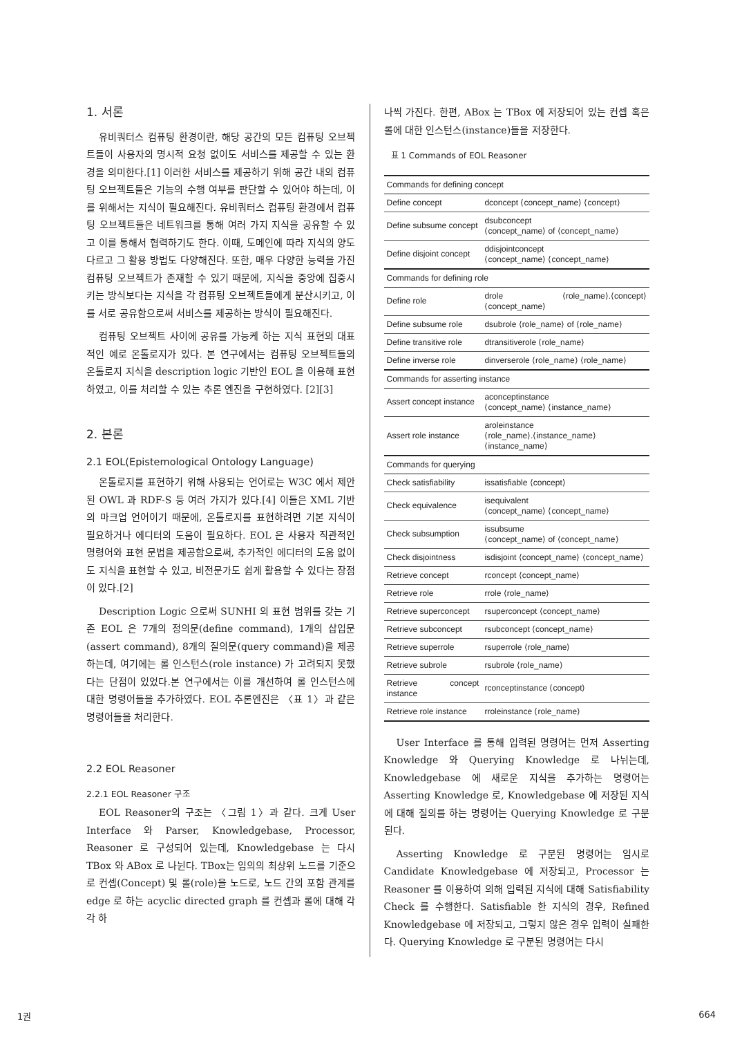1. 서론
유비쿼터스 컴퓨팅 환경이란, 해당 공간의 모든 컴퓨팅 오브젝트들이 사용자의 명시적 요청 없이도 서비스를 제공할 수 있는 환경을 의미한다.[1] 이러한 서비스를 제공하기 위해 공간 내의 컴퓨팅 오브젝트들은 기능의 수행 여부를 판단할 수 있어야 하는데, 이를 위해서는 지식이 필요해진다. 유비쿼터스 컴퓨팅 환경에서 컴퓨팅 오브젝트들은 네트워크를 통해 여러 가지 지식을 공유할 수 있고 이를 통해서 협력하기도 한다. 이때, 도메인에 따라 지식의 양도 다르고 그 활용 방법도 다양해진다. 또한, 매우 다양한 능력을 가진 컴퓨팅 오브젝트가 존재할 수 있기 때문에, 지식을 중앙에 집중시키는 방식보다는 지식을 각 컴퓨팅 오브젝트들에게 분산시키고, 이를 서로 공유함으로써 서비스를 제공하는 방식이 필요해진다.
컴퓨팅 오브젝트 사이에 공유를 가능케 하는 지식 표현의 대표적인 예로 온톨로지가 있다. 본 연구에서는 컴퓨팅 오브젝트들의 온톨로지 지식을 description logic 기반인 EOL 을 이용해 표현하였고, 이를 처리할 수 있는 추론 엔진을 구현하였다. [2][3]
2. 본론
2.1 EOL(Epistemological Ontology Language)
온톨로지를 표현하기 위해 사용되는 언어로는 W3C 에서 제안된 OWL 과 RDF-S 등 여러 가지가 있다.[4] 이들은 XML 기반의 마크업 언어이기 때문에, 온톨로지를 표현하려면 기본 지식이 필요하거나 에디터의 도움이 필요하다. EOL 은 사용자 직관적인 명령어와 표현 문법을 제공함으로써, 추가적인 에디터의 도움 없이도 지식을 표현할 수 있고, 비전문가도 쉽게 활용할 수 있다는 장점이 있다.[2]
Description Logic 으로써 SUNHI 의 표현 범위를 갖는 기존 EOL 은 7개의 정의문(define command), 1개의 삽입문(assert command), 8개의 질의문(query command)을 제공하는데, 여기에는 롤 인스턴스(role instance) 가 고려되지 못했다는 단점이 있었다.본 연구에서는 이를 개선하여 롤 인스턴스에 대한 명령어들을 추가하였다. EOL 추론엔진은 〈표 1〉과 같은 명령어들을 처리한다.
2.2 EOL Reasoner
2.2.1 EOL Reasoner 구조
EOL Reasoner의 구조는 〈그림 1〉과 같다. 크게 User Interface 와 Parser, Knowledgebase, Processor, Reasoner 로 구성되어 있는데, Knowledgebase 는 다시 TBox 와 ABox 로 나뉜다. TBox는 임의의 최상위 노드를 기준으로 컨셉(Concept) 및 롤(role)을 노드로, 노드 간의 포함 관계를 edge 로 하는 acyclic directed graph 를 컨셉과 롤에 대해 각각 하
나씩 가진다. 한편, ABox 는 TBox 에 저장되어 있는 컨셉 혹은 롤에 대한 인스턴스(instance)들을 저장한다.
표 1 Commands of EOL Reasoner
| Commands for defining concept | |
| --- | --- |
| Define concept | dconcept ⟨concept_name⟩ ⟨concept⟩ |
| Define subsume concept | dsubconcept ⟨concept_name⟩ of ⟨concept_name⟩ |
| Define disjoint concept | ddisjointconcept ⟨concept_name⟩ ⟨concept_name⟩ |
| Commands for defining role | |
| Define role | drole ⟨role_name⟩.⟨concept⟩ ⟨concept_name⟩ |
| Define subsume role | dsubrole ⟨role_name⟩ of ⟨role_name⟩ |
| Define transitive role | dtransitiverole ⟨role_name⟩ |
| Define inverse role | dinverserole ⟨role_name⟩ ⟨role_name⟩ |
| Commands for asserting instance | |
| Assert concept instance | aconceptinstance ⟨concept_name⟩ ⟨instance_name⟩ |
| Assert role instance | aroleinstance ⟨role_name⟩.⟨instance_name⟩ ⟨instance_name⟩ |
| Commands for querying | |
| Check satisfiability | issatisfiable ⟨concept⟩ |
| Check equivalence | isequivalent ⟨concept_name⟩ ⟨concept_name⟩ |
| Check subsumption | issubsume ⟨concept_name⟩ of ⟨concept_name⟩ |
| Check disjointness | isdisjoint ⟨concept_name⟩ ⟨concept_name⟩ |
| Retrieve concept | rconcept ⟨concept_name⟩ |
| Retrieve role | rrole ⟨role_name⟩ |
| Retrieve superconcept | rsuperconcept ⟨concept_name⟩ |
| Retrieve subconcept | rsubconcept ⟨concept_name⟩ |
| Retrieve superrole | rsuperrole ⟨role_name⟩ |
| Retrieve subrole | rsubrole ⟨role_name⟩ |
| Retrieve concept instance | rconceptinstance ⟨concept⟩ |
| Retrieve role instance | rroleinstance ⟨role_name⟩ |
User Interface 를 통해 입력된 명령어는 먼저 Asserting Knowledge 와 Querying Knowledge 로 나뉘는데, Knowledgebase 에 새로운 지식을 추가하는 명령어는 Asserting Knowledge 로, Knowledgebase 에 저장된 지식에 대해 질의를 하는 명령어는 Querying Knowledge 로 구분된다.
Asserting Knowledge 로 구분된 명령어는 임시로 Candidate Knowledgebase 에 저장되고, Processor 는 Reasoner 를 이용하여 의해 입력된 지식에 대해 Satisfiability Check 를 수행한다. Satisfiable 한 지식의 경우, Refined Knowledgebase 에 저장되고, 그렇지 않은 경우 입력이 실패한다. Querying Knowledge 로 구분된 명령어는 다시
1권 664